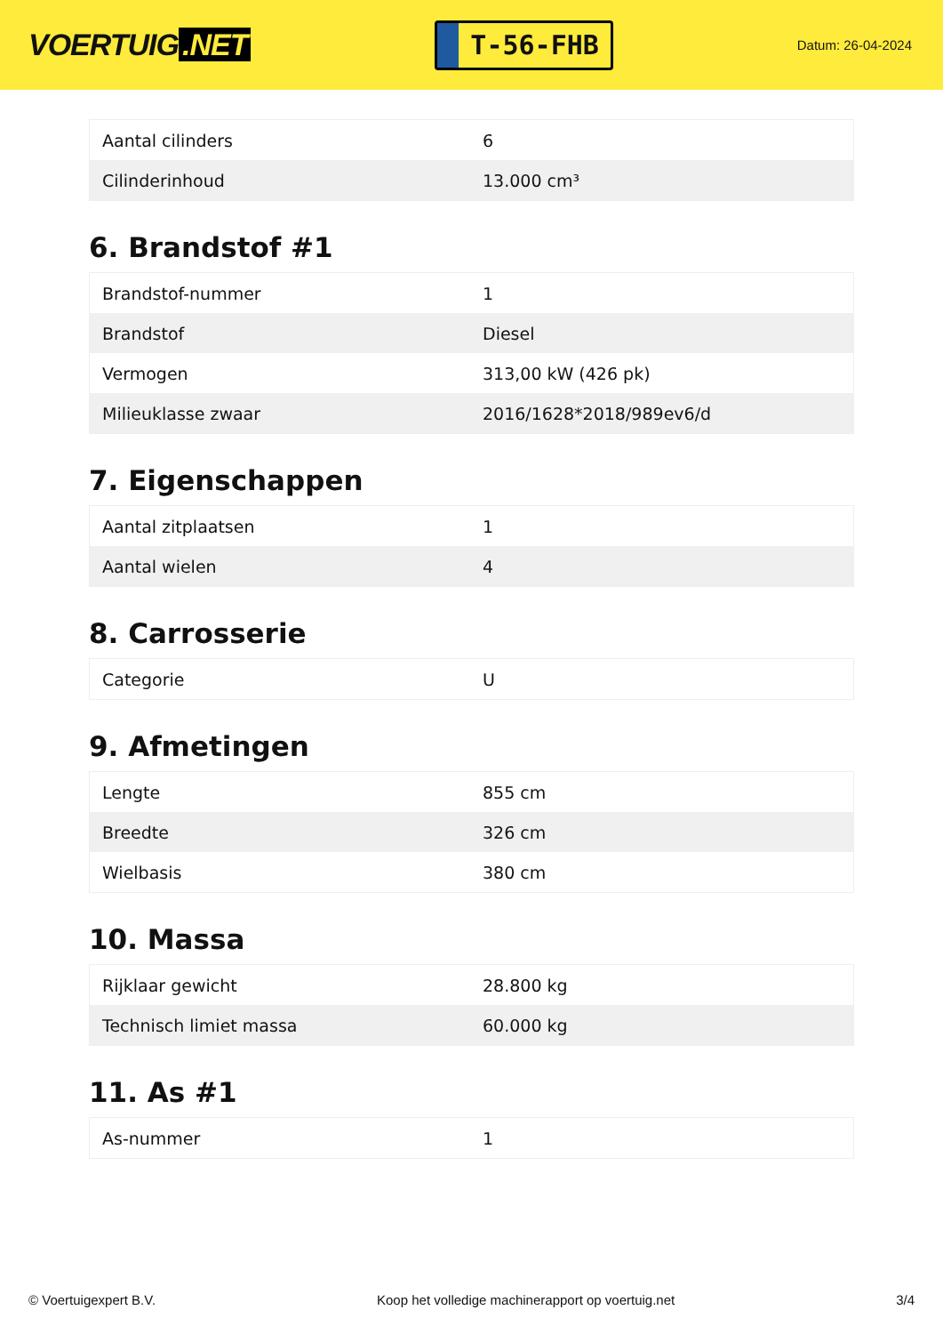VOERTUIG.NET
T-56-FHB
Datum: 26-04-2024
| Aantal cilinders | 6 |
| Cilinderinhoud | 13.000 cm³ |
6. Brandstof #1
| Brandstof-nummer | 1 |
| Brandstof | Diesel |
| Vermogen | 313,00 kW (426 pk) |
| Milieuklasse zwaar | 2016/1628*2018/989ev6/d |
7. Eigenschappen
| Aantal zitplaatsen | 1 |
| Aantal wielen | 4 |
8. Carrosserie
| Categorie | U |
9. Afmetingen
| Lengte | 855 cm |
| Breedte | 326 cm |
| Wielbasis | 380 cm |
10. Massa
| Rijklaar gewicht | 28.800 kg |
| Technisch limiet massa | 60.000 kg |
11. As #1
| As-nummer | 1 |
© Voertuigexpert B.V. Koop het volledige machinerapport op voertuig.net 3/4